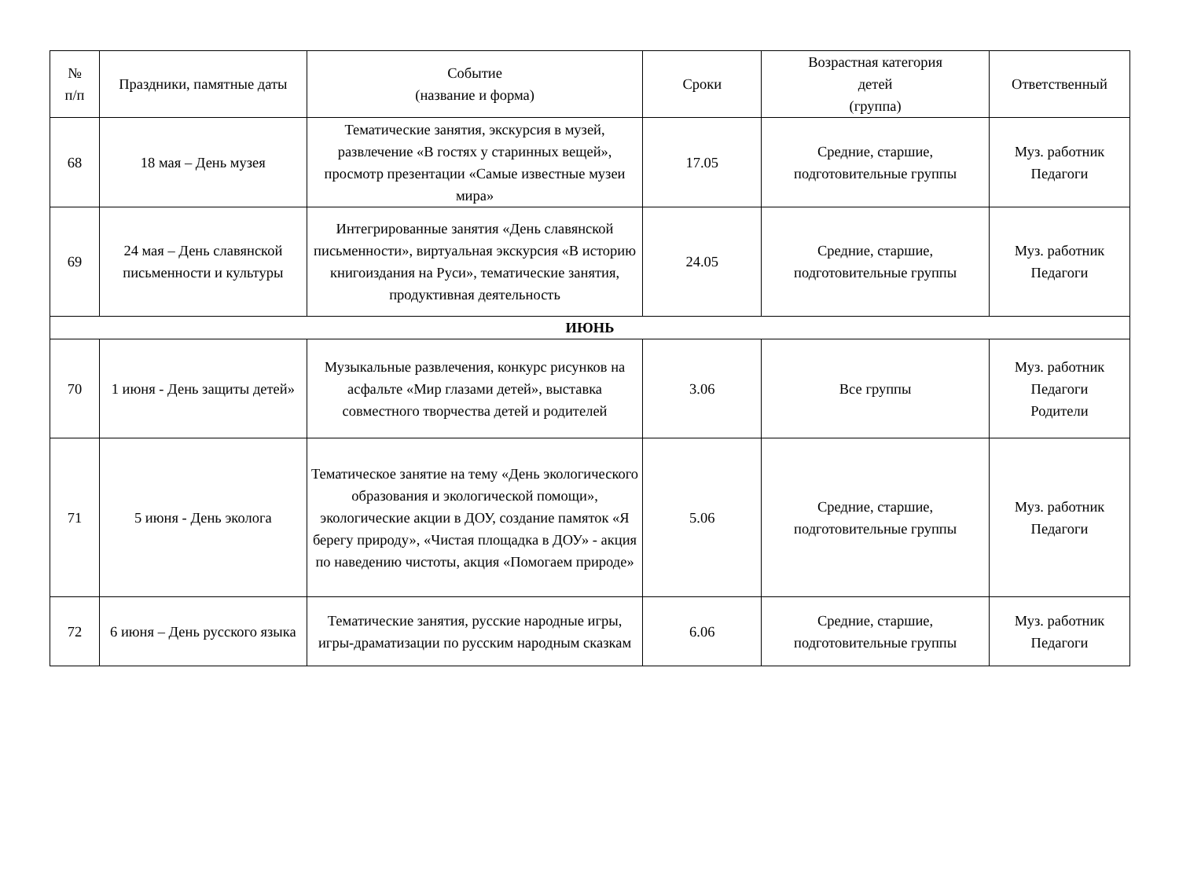| № п/п | Праздники, памятные даты | Событие (название и форма) | Сроки | Возрастная категория детей (группа) | Ответственный |
| --- | --- | --- | --- | --- | --- |
| 68 | 18 мая – День музея | Тематические занятия, экскурсия в музей, развлечение «В гостях у старинных вещей», просмотр презентации «Самые известные музеи мира» | 17.05 | Средние, старшие, подготовительные группы | Муз. работник Педагоги |
| 69 | 24 мая – День славянской письменности и культуры | Интегрированные занятия «День славянской письменности», виртуальная экскурсия «В историю книгоиздания на Руси», тематические занятия, продуктивная деятельность | 24.05 | Средние, старшие, подготовительные группы | Муз. работник Педагоги |
| ИЮНЬ | | | | | |
| 70 | 1 июня - День защиты детей» | Музыкальные развлечения, конкурс рисунков на асфальте «Мир глазами детей», выставка совместного творчества детей и родителей | 3.06 | Все группы | Муз. работник Педагоги Родители |
| 71 | 5 июня - День эколога | Тематическое занятие на тему «День экологического образования и экологической помощи», экологические акции в ДОУ, создание памяток «Я берегу природу», «Чистая площадка в ДОУ» - акция по наведению чистоты, акция «Помогаем природе» | 5.06 | Средние, старшие, подготовительные группы | Муз. работник Педагоги |
| 72 | 6 июня – День русского языка | Тематические занятия, русские народные игры, игры-драматизации по русским народным сказкам | 6.06 | Средние, старшие, подготовительные группы | Муз. работник Педагоги |